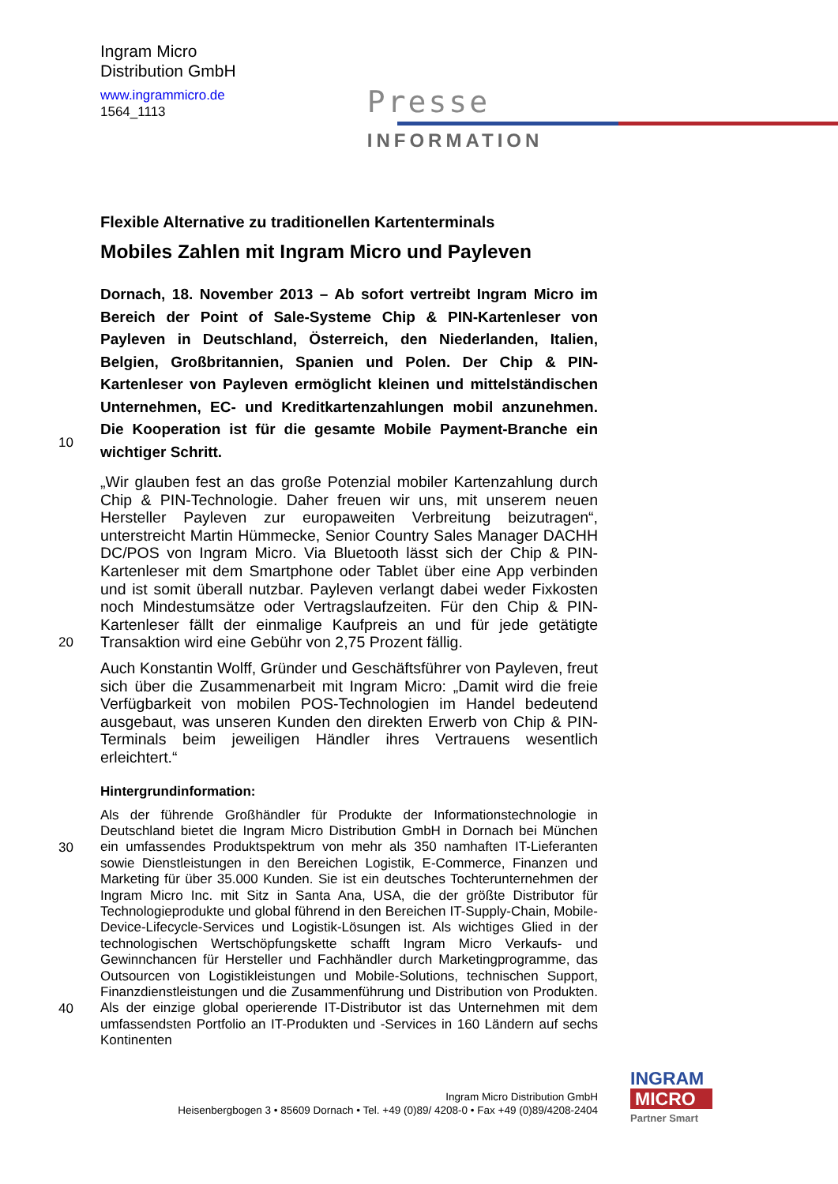Ingram Micro
Distribution GmbH
www.ingrammicro.de
1564_1113
Presse
INFORMATION
Flexible Alternative zu traditionellen Kartenterminals
Mobiles Zahlen mit Ingram Micro und Payleven
10
Dornach, 18. November 2013 – Ab sofort vertreibt Ingram Micro im Bereich der Point of Sale-Systeme Chip & PIN-Kartenleser von Payleven in Deutschland, Österreich, den Niederlanden, Italien, Belgien, Großbritannien, Spanien und Polen. Der Chip & PIN-Kartenleser von Payleven ermöglicht kleinen und mittelständischen Unternehmen, EC- und Kreditkartenzahlungen mobil anzunehmen. Die Kooperation ist für die gesamte Mobile Payment-Branche ein wichtiger Schritt.
20
„Wir glauben fest an das große Potenzial mobiler Kartenzahlung durch Chip & PIN-Technologie. Daher freuen wir uns, mit unserem neuen Hersteller Payleven zur europaweiten Verbreitung beizutragen“, unterstreicht Martin Hümmecke, Senior Country Sales Manager DACHH DC/POS von Ingram Micro. Via Bluetooth lässt sich der Chip & PIN-Kartenleser mit dem Smartphone oder Tablet über eine App verbinden und ist somit überall nutzbar. Payleven verlangt dabei weder Fixkosten noch Mindestumsätze oder Vertragslaufzeiten. Für den Chip & PIN-Kartenleser fällt der einmalige Kaufpreis an und für jede getätigte Transaktion wird eine Gebühr von 2,75 Prozent fällig.
Auch Konstantin Wolff, Gründer und Geschäftsführer von Payleven, freut sich über die Zusammenarbeit mit Ingram Micro: „Damit wird die freie Verfügbarkeit von mobilen POS-Technologien im Handel bedeutend ausgebaut, was unseren Kunden den direkten Erwerb von Chip & PIN-Terminals beim jeweiligen Händler ihres Vertrauens wesentlich erleichtert.“
Hintergrundinformation:
30
40
Als der führende Großhändler für Produkte der Informationstechnologie in Deutschland bietet die Ingram Micro Distribution GmbH in Dornach bei München ein umfassendes Produktspektrum von mehr als 350 namhaften IT-Lieferanten sowie Dienstleistungen in den Bereichen Logistik, E-Commerce, Finanzen und Marketing für über 35.000 Kunden. Sie ist ein deutsches Tochterunternehmen der Ingram Micro Inc. mit Sitz in Santa Ana, USA, die der größte Distributor für Technologieprodukte und global führend in den Bereichen IT-Supply-Chain, Mobile-Device-Lifecycle-Services und Logistik-Lösungen ist. Als wichtiges Glied in der technologischen Wertschöpfungskette schafft Ingram Micro Verkaufs- und Gewinnchancen für Hersteller und Fachhändler durch Marketingprogramme, das Outsourcen von Logistikleistungen und Mobile-Solutions, technischen Support, Finanzdienstleistungen und die Zusammenführung und Distribution von Produkten. Als der einzige global operierende IT-Distributor ist das Unternehmen mit dem umfassendsten Portfolio an IT-Produkten und -Services in 160 Ländern auf sechs Kontinenten
Ingram Micro Distribution GmbH
Heisenbergbogen 3 • 85609 Dornach • Tel. +49 (0)89/ 4208-0 • Fax +49 (0)89/4208-2404
INGRAM
MICRO
Partner Smart